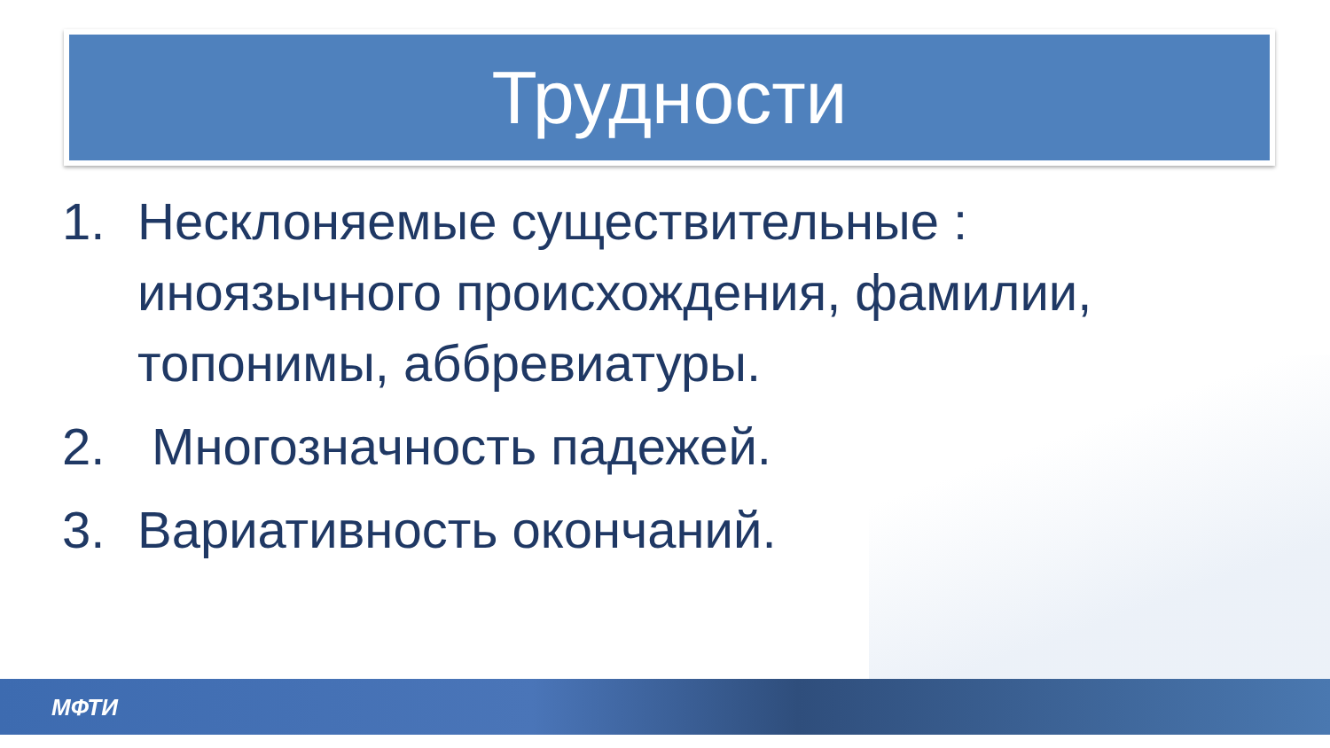Трудности
1. Несклоняемые существительные : иноязычного происхождения, фамилии, топонимы, аббревиатуры.
2. Многозначность падежей.
3. Вариативность окончаний.
МФТИ